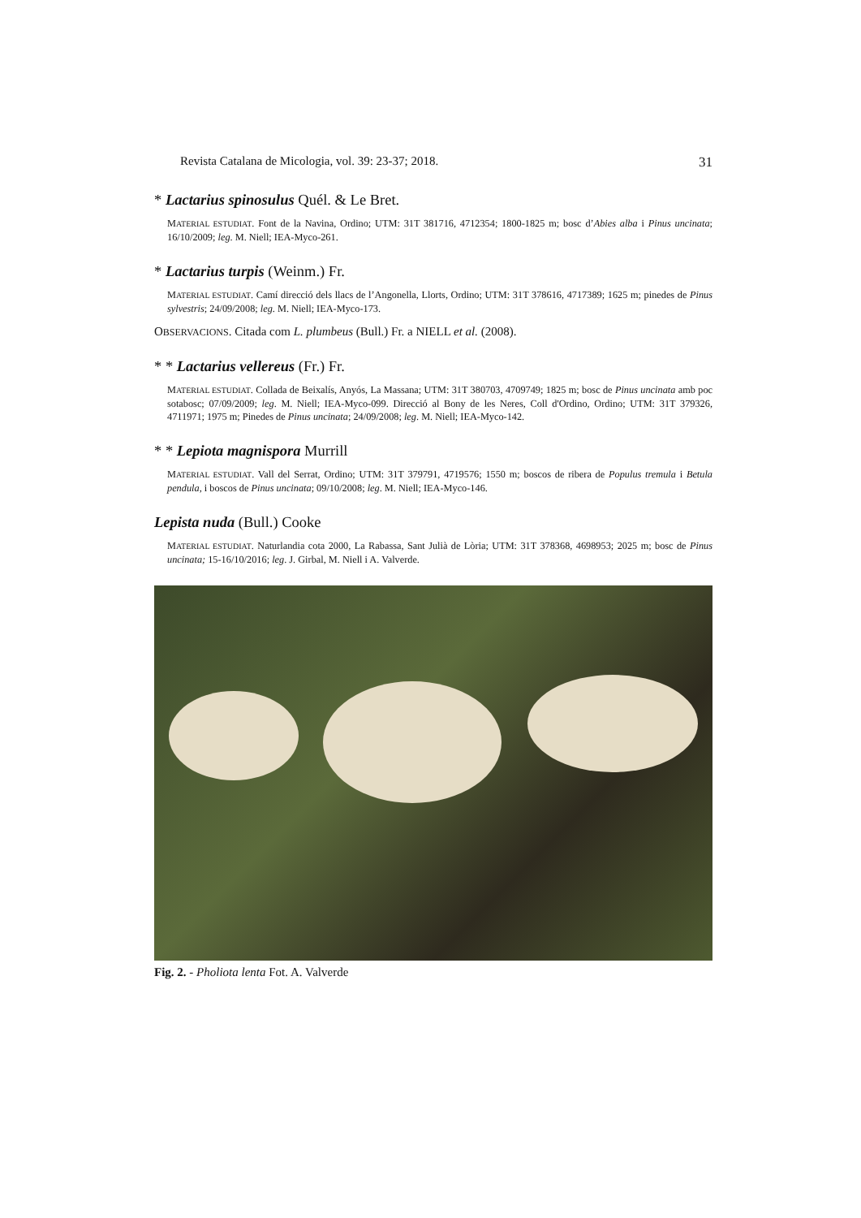Revista Catalana de Micologia, vol. 39: 23-37; 2018. 31
* Lactarius spinosulus Quél. & Le Bret.
MATERIAL ESTUDIAT. Font de la Navina, Ordino; UTM: 31T 381716, 4712354; 1800-1825 m; bosc d’Abies alba i Pinus uncinata; 16/10/2009; leg. M. Niell; IEA-Myco-261.
* Lactarius turpis (Weinm.) Fr.
MATERIAL ESTUDIAT. Camí direcció dels llacs de l’Angonella, Llorts, Ordino; UTM: 31T 378616, 4717389; 1625 m; pinedes de Pinus sylvestris; 24/09/2008; leg. M. Niell; IEA-Myco-173.
OBSERVACIONS. Citada com L. plumbeus (Bull.) Fr. a NIELL et al. (2008).
* * Lactarius vellereus (Fr.) Fr.
MATERIAL ESTUDIAT. Collada de Beixalís, Anyós, La Massana; UTM: 31T 380703, 4709749; 1825 m; bosc de Pinus uncinata amb poc sotabosc; 07/09/2009; leg. M. Niell; IEA-Myco-099. Direcció al Bony de les Neres, Coll d'Ordino, Ordino; UTM: 31T 379326, 4711971; 1975 m; Pinedes de Pinus uncinata; 24/09/2008; leg. M. Niell; IEA-Myco-142.
* * Lepiota magnispora Murrill
MATERIAL ESTUDIAT. Vall del Serrat, Ordino; UTM: 31T 379791, 4719576; 1550 m; boscos de ribera de Populus tremula i Betula pendula, i boscos de Pinus uncinata; 09/10/2008; leg. M. Niell; IEA-Myco-146.
Lepista nuda (Bull.) Cooke
MATERIAL ESTUDIAT. Naturlandia cota 2000, La Rabassa, Sant Julià de Lòria; UTM: 31T 378368, 4698953; 2025 m; bosc de Pinus uncinata; 15-16/10/2016; leg. J. Girbal, M. Niell i A. Valverde.
Fig. 2. - Pholiota lenta Fot. A. Valverde